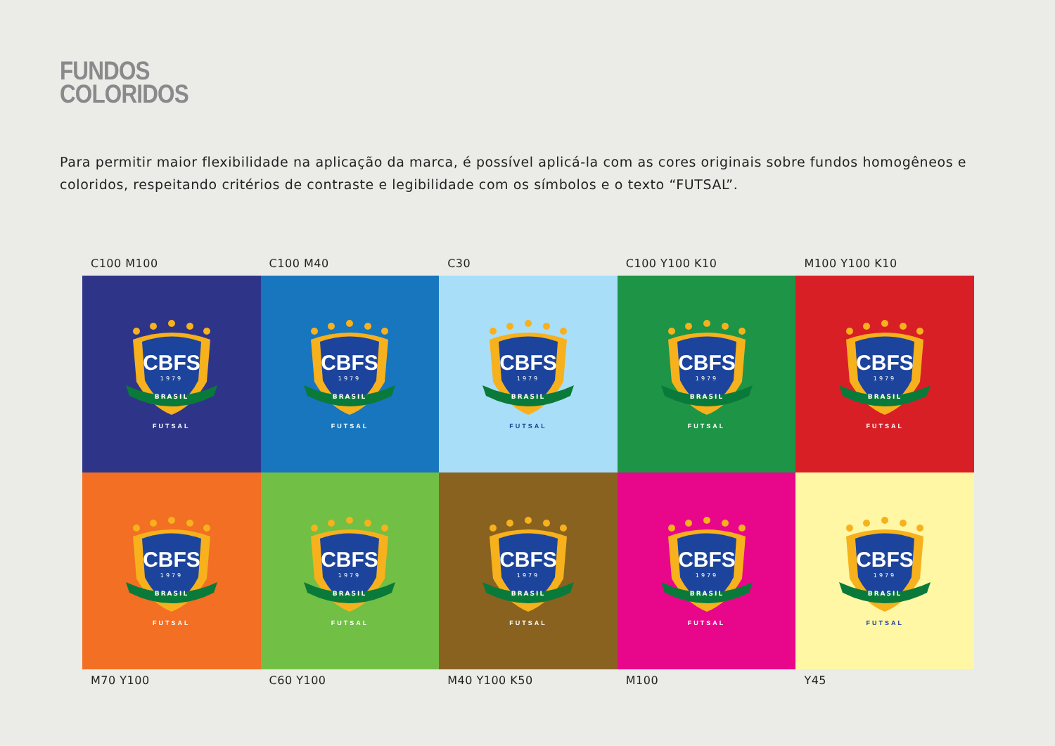FUNDOS
COLORIDOS
Para permitir maior flexibilidade na aplicação da marca, é possível aplicá-la com as cores originais sobre fundos homogêneos e coloridos, respeitando critérios de contraste e legibilidade com os símbolos e o texto “FUTSAL”.
C100 M100 C100 M40 C30 C100 Y100 K10 M100 Y100 K10
CBFS
1979
BRASIL
FUTSAL
CBFS
1979
BRASIL
FUTSAL
CBFS
1979
BRASIL
FUTSAL
CBFS
1979
BRASIL
FUTSAL
CBFS
1979
BRASIL
FUTSAL
CBFS
1979
BRASIL
FUTSAL
CBFS
1979
BRASIL
FUTSAL
CBFS
1979
BRASIL
FUTSAL
CBFS
1979
BRASIL
FUTSAL
CBFS
1979
BRASIL
FUTSAL
M70 Y100 C60 Y100 M40 Y100 K50 M100 Y45